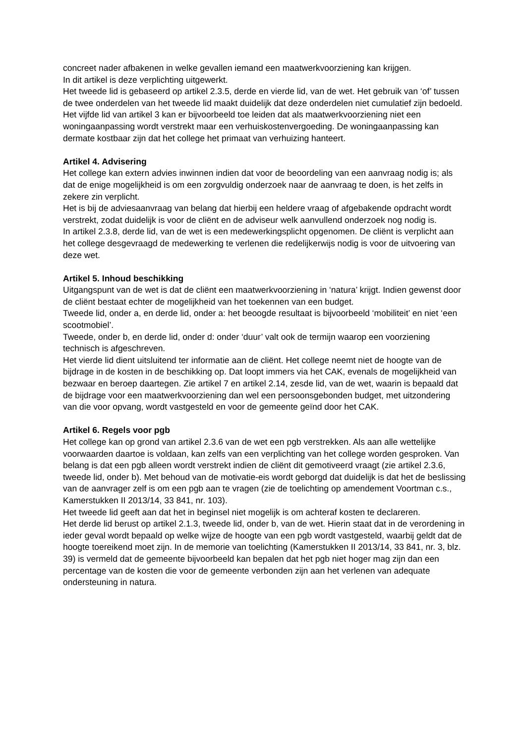concreet nader afbakenen in welke gevallen iemand een maatwerkvoorziening kan krijgen.
In dit artikel is deze verplichting uitgewerkt.
Het tweede lid is gebaseerd op artikel 2.3.5, derde en vierde lid, van de wet. Het gebruik van ‘of’ tussen de twee onderdelen van het tweede lid maakt duidelijk dat deze onderdelen niet cumulatief zijn bedoeld.
Het vijfde lid van artikel 3 kan er bijvoorbeeld toe leiden dat als maatwerkvoorziening niet een woningaanpassing wordt verstrekt maar een verhuiskostenvergoeding. De woningaanpassing kan dermate kostbaar zijn dat het college het primaat van verhuizing hanteert.
Artikel 4. Advisering
Het college kan extern advies inwinnen indien dat voor de beoordeling van een aanvraag nodig is; als dat de enige mogelijkheid is om een zorgvuldig onderzoek naar de aanvraag te doen, is het zelfs in zekere zin verplicht.
Het is bij de adviesaanvraag van belang dat hierbij een heldere vraag of afgebakende opdracht wordt verstrekt, zodat duidelijk is voor de cliënt en de adviseur welk aanvullend onderzoek nog nodig is.
In artikel 2.3.8, derde lid, van de wet is een medewerkingsplicht opgenomen. De cliënt is verplicht aan het college desgevraagd de medewerking te verlenen die redelijkerwijs nodig is voor de uitvoering van deze wet.
Artikel 5. Inhoud beschikking
Uitgangspunt van de wet is dat de cliënt een maatwerkvoorziening in ‘natura’ krijgt. Indien gewenst door de cliënt bestaat echter de mogelijkheid van het toekennen van een budget.
Tweede lid, onder a, en derde lid, onder a: het beoogde resultaat is bijvoorbeeld ‘mobiliteit’ en niet ‘een scootmobiel’.
Tweede, onder b, en derde lid, onder d: onder ‘duur’ valt ook de termijn waarop een voorziening technisch is afgeschreven.
Het vierde lid dient uitsluitend ter informatie aan de cliënt. Het college neemt niet de hoogte van de bijdrage in de kosten in de beschikking op. Dat loopt immers via het CAK, evenals de mogelijkheid van bezwaar en beroep daartegen. Zie artikel 7 en artikel 2.14, zesde lid, van de wet, waarin is bepaald dat de bijdrage voor een maatwerkvoorziening dan wel een persoonsgebonden budget, met uitzondering van die voor opvang, wordt vastgesteld en voor de gemeente geïnd door het CAK.
Artikel 6. Regels voor pgb
Het college kan op grond van artikel 2.3.6 van de wet een pgb verstrekken. Als aan alle wettelijke voorwaarden daartoe is voldaan, kan zelfs van een verplichting van het college worden gesproken. Van belang is dat een pgb alleen wordt verstrekt indien de cliënt dit gemotiveerd vraagt (zie artikel 2.3.6, tweede lid, onder b). Met behoud van de motivatie-eis wordt geborgd dat duidelijk is dat het de beslissing van de aanvrager zelf is om een pgb aan te vragen (zie de toelichting op amendement Voortman c.s., Kamerstukken II 2013/14, 33 841, nr. 103).
Het tweede lid geeft aan dat het in beginsel niet mogelijk is om achteraf kosten te declareren.
Het derde lid berust op artikel 2.1.3, tweede lid, onder b, van de wet. Hierin staat dat in de verordening in ieder geval wordt bepaald op welke wijze de hoogte van een pgb wordt vastgesteld, waarbij geldt dat de hoogte toereikend moet zijn. In de memorie van toelichting (Kamerstukken II 2013/14, 33 841, nr. 3, blz. 39) is vermeld dat de gemeente bijvoorbeeld kan bepalen dat het pgb niet hoger mag zijn dan een percentage van de kosten die voor de gemeente verbonden zijn aan het verlenen van adequate ondersteuning in natura.